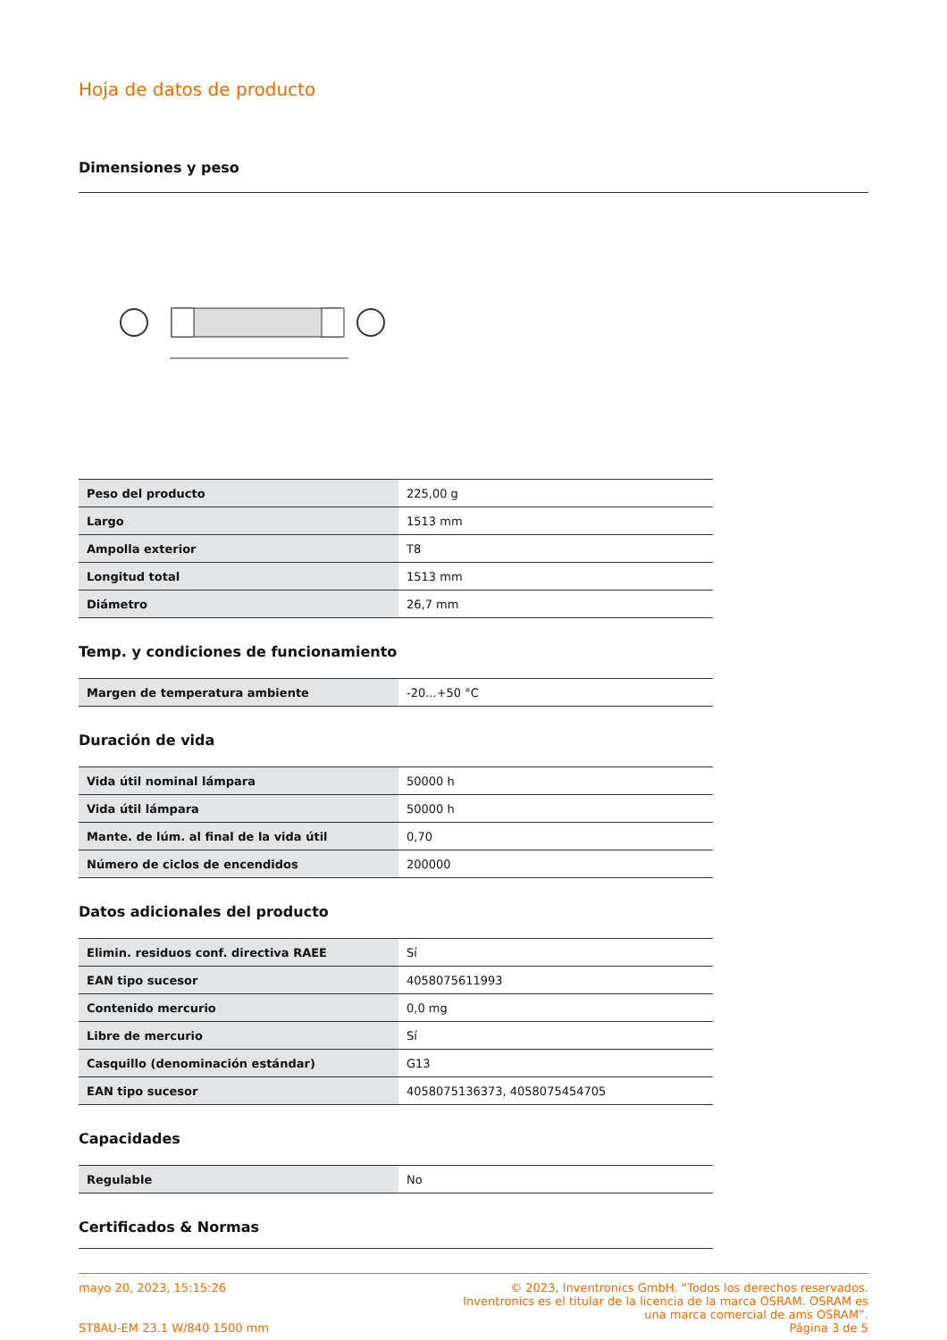Hoja de datos de producto
Dimensiones y peso
| Peso del producto | 225,00 g |
| Largo | 1513 mm |
| Ampolla exterior | T8 |
| Longitud total | 1513 mm |
| Diámetro | 26,7 mm |
Temp. y condiciones de funcionamiento
| Margen de temperatura ambiente | -20...+50 °C |
Duración de vida
| Vida útil nominal lámpara | 50000 h |
| Vida útil lámpara | 50000 h |
| Mante. de lúm. al final de la vida útil | 0,70 |
| Número de ciclos de encendidos | 200000 |
Datos adicionales del producto
| Elimin. residuos conf. directiva RAEE | Sí |
| EAN tipo sucesor | 4058075611993 |
| Contenido mercurio | 0,0 mg |
| Libre de mercurio | Sí |
| Casquillo (denominación estándar) | G13 |
| EAN tipo sucesor | 4058075136373, 4058075454705 |
Capacidades
| Regulable | No |
Certificados & Normas
mayo 20, 2023, 15:15:26
ST8AU-EM 23.1 W/840 1500 mm
© 2023, Inventronics GmbH. “Todos los derechos reservados.
Inventronics es el titular de la licencia de la marca OSRAM. OSRAM es
una marca comercial de ams OSRAM”.
Página 3 de 5